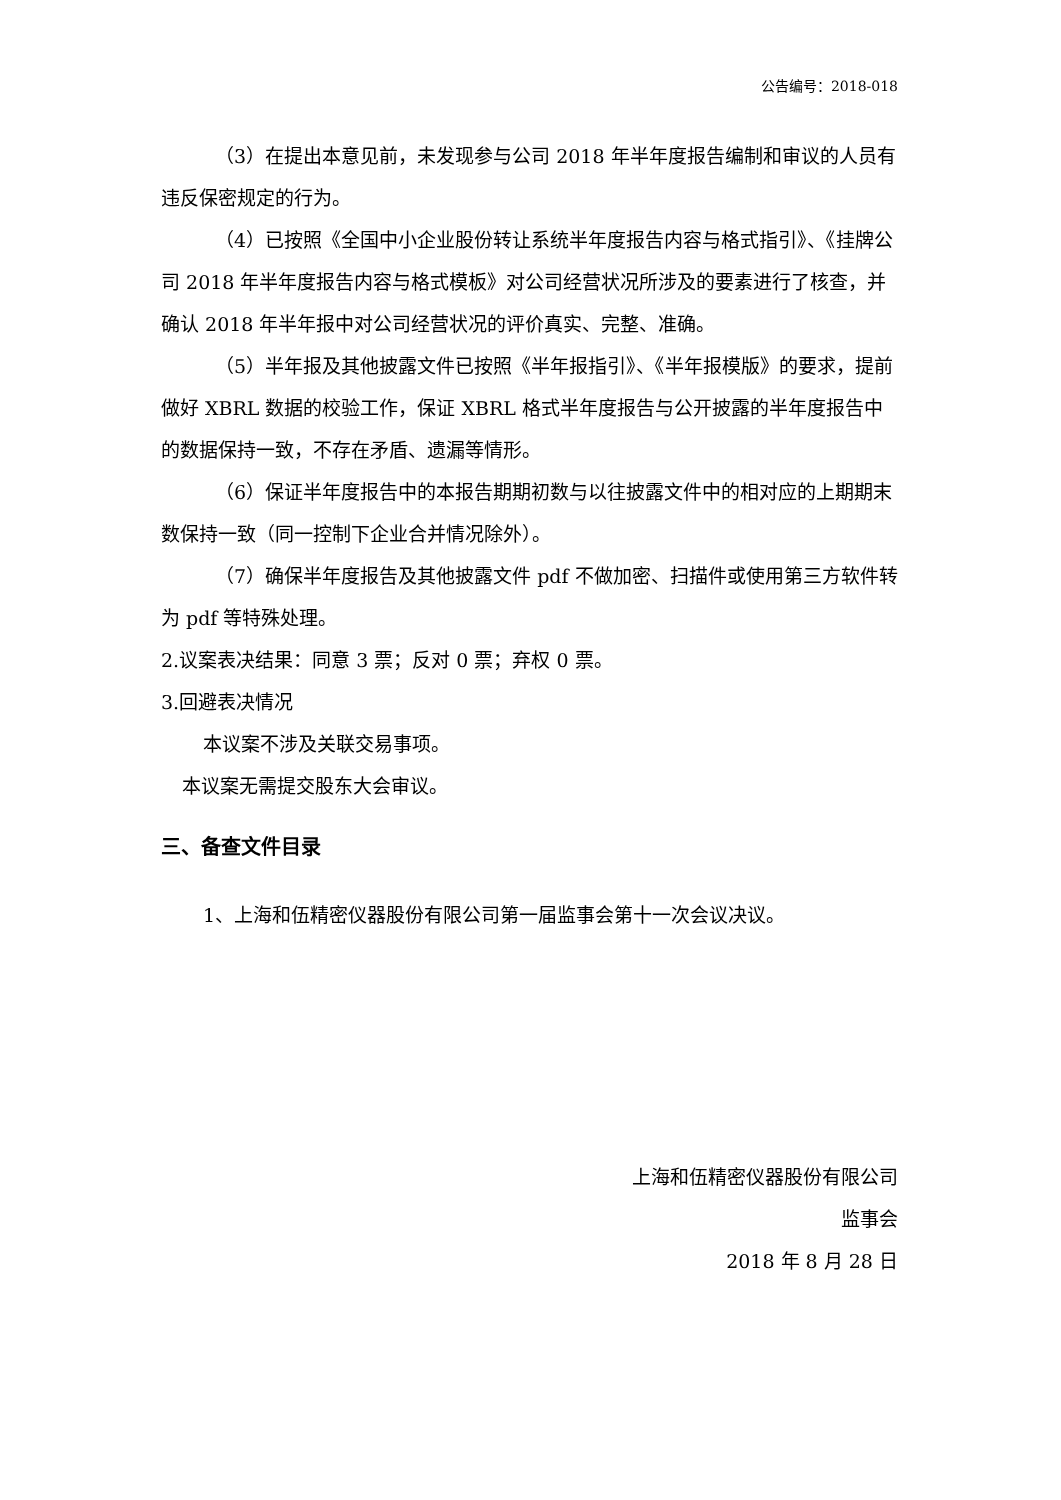公告编号：2018-018
（3）在提出本意见前，未发现参与公司 2018 年半年度报告编制和审议的人员有违反保密规定的行为。
（4）已按照《全国中小企业股份转让系统半年度报告内容与格式指引》、《挂牌公司 2018 年半年度报告内容与格式模板》对公司经营状况所涉及的要素进行了核查，并确认 2018 年半年报中对公司经营状况的评价真实、完整、准确。
（5）半年报及其他披露文件已按照《半年报指引》、《半年报模版》的要求，提前做好 XBRL 数据的校验工作，保证 XBRL 格式半年度报告与公开披露的半年度报告中的数据保持一致，不存在矛盾、遗漏等情形。
（6）保证半年度报告中的本报告期期初数与以往披露文件中的相对应的上期期末数保持一致（同一控制下企业合并情况除外）。
（7）确保半年度报告及其他披露文件 pdf 不做加密、扫描件或使用第三方软件转为 pdf 等特殊处理。
2.议案表决结果：同意 3 票；反对 0 票；弃权 0 票。
3.回避表决情况
本议案不涉及关联交易事项。
本议案无需提交股东大会审议。
三、备查文件目录
1、上海和伍精密仪器股份有限公司第一届监事会第十一次会议决议。
上海和伍精密仪器股份有限公司
监事会
2018 年 8 月 28 日